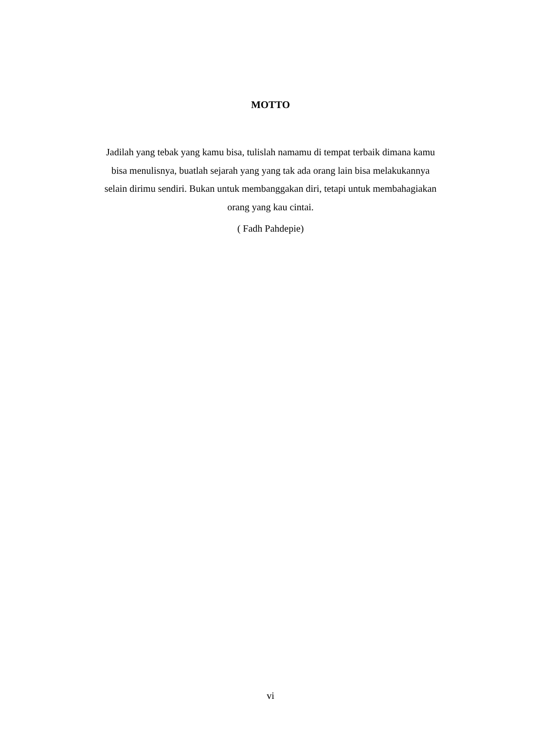MOTTO
Jadilah yang tebak yang kamu bisa, tulislah namamu di tempat terbaik dimana kamu bisa menulisnya, buatlah sejarah yang yang tak ada orang lain bisa melakukannya selain dirimu sendiri. Bukan untuk membanggakan diri, tetapi untuk membahagiakan orang yang kau cintai.
( Fadh Pahdepie)
vi